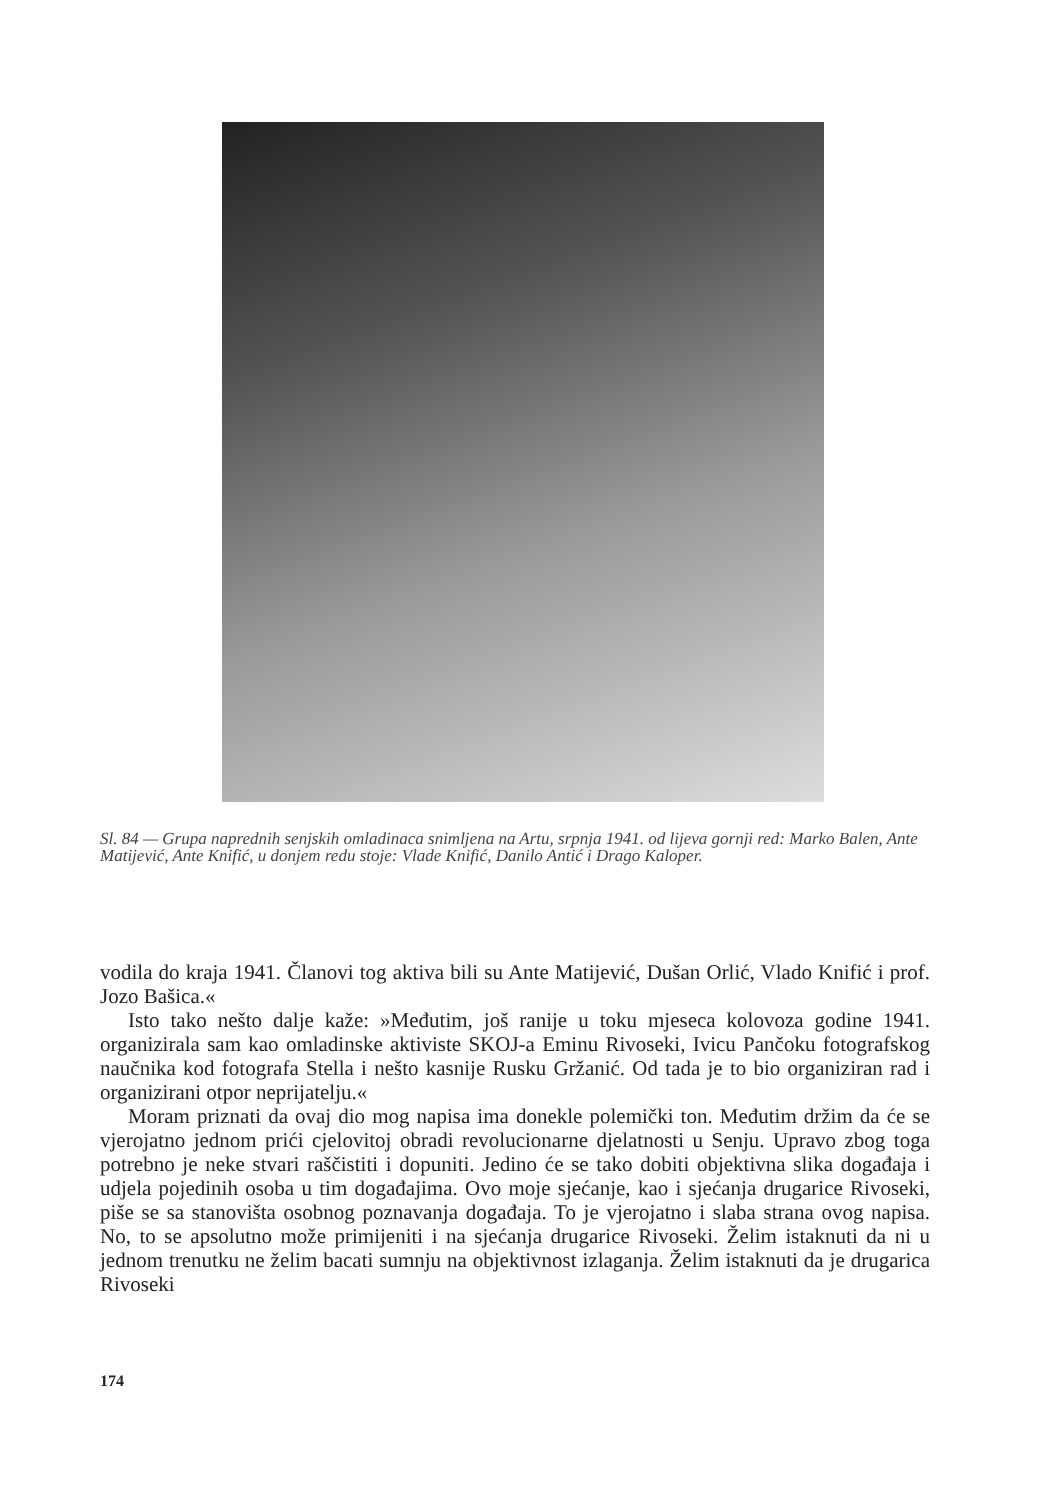Sl. 84 — Grupa naprednih senjskih omladinaca snimljena na Artu, srpnja 1941. od lijeva gornji red: Marko Balen, Ante Matijević, Ante Knifić, u donjem redu stoje: Vlade Knifić, Danilo Antić i Drago Kaloper.
vodila do kraja 1941. Članovi tog aktiva bili su Ante Matijević, Dušan Orlić, Vlado Knifić i prof. Jozo Bašica.«
Isto tako nešto dalje kaže: »Međutim, još ranije u toku mjeseca kolovoza godine 1941. organizirala sam kao omladinske aktiviste SKOJ-a Eminu Rivoseki, Ivicu Pančoku fotografskog naučnika kod fotografa Stella i nešto kasnije Rusku Gržanić. Od tada je to bio organiziran rad i organizirani otpor neprijatelju.«
Moram priznati da ovaj dio mog napisa ima donekle polemički ton. Međutim držim da će se vjerojatno jednom prići cjelovitoj obradi revolucionarne djelatnosti u Senju. Upravo zbog toga potrebno je neke stvari raščistiti i dopuniti. Jedino će se tako dobiti objektivna slika događaja i udjela pojedinih osoba u tim događajima. Ovo moje sjećanje, kao i sjećanja drugarice Rivoseki, piše se sa stanovišta osobnog poznavanja događaja. To je vjerojatno i slaba strana ovog napisa. No, to se apsolutno može primijeniti i na sjećanja drugarice Rivoseki. Želim istaknuti da ni u jednom trenutku ne želim bacati sumnju na objektivnost izlaganja. Želim istaknuti da je drugarica Rivoseki
174